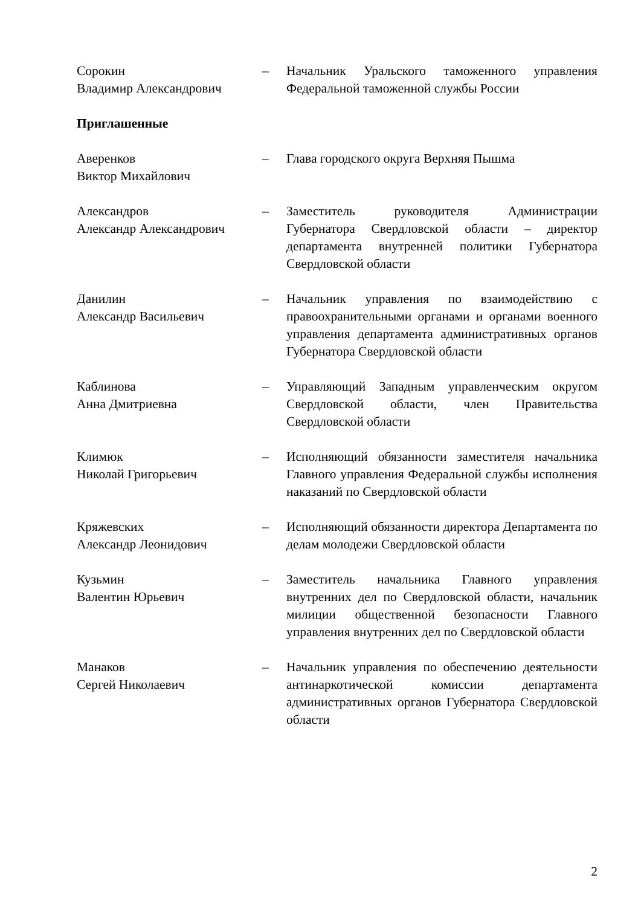Сорокин
Владимир Александрович
– Начальник Уральского таможенного управления Федеральной таможенной службы России
Приглашенные
Аверенков
Виктор Михайлович
– Глава городского округа Верхняя Пышма
Александров
Александр Александрович
– Заместитель руководителя Администрации Губернатора Свердловской области – директор департамента внутренней политики Губернатора Свердловской области
Данилин
Александр Васильевич
– Начальник управления по взаимодействию с правоохранительными органами и органами военного управления департамента административных органов Губернатора Свердловской области
Каблинова
Анна Дмитриевна
– Управляющий Западным управленческим округом Свердловской области, член Правительства Свердловской области
Климюк
Николай Григорьевич
– Исполняющий обязанности заместителя начальника Главного управления Федеральной службы исполнения наказаний по Свердловской области
Кряжевских
Александр Леонидович
– Исполняющий обязанности директора Департамента по делам молодежи Свердловской области
Кузьмин
Валентин Юрьевич
– Заместитель начальника Главного управления внутренних дел по Свердловской области, начальник милиции общественной безопасности Главного управления внутренних дел по Свердловской области
Манаков
Сергей Николаевич
– Начальник управления по обеспечению деятельности антинаркотической комиссии департамента административных органов Губернатора Свердловской области
2